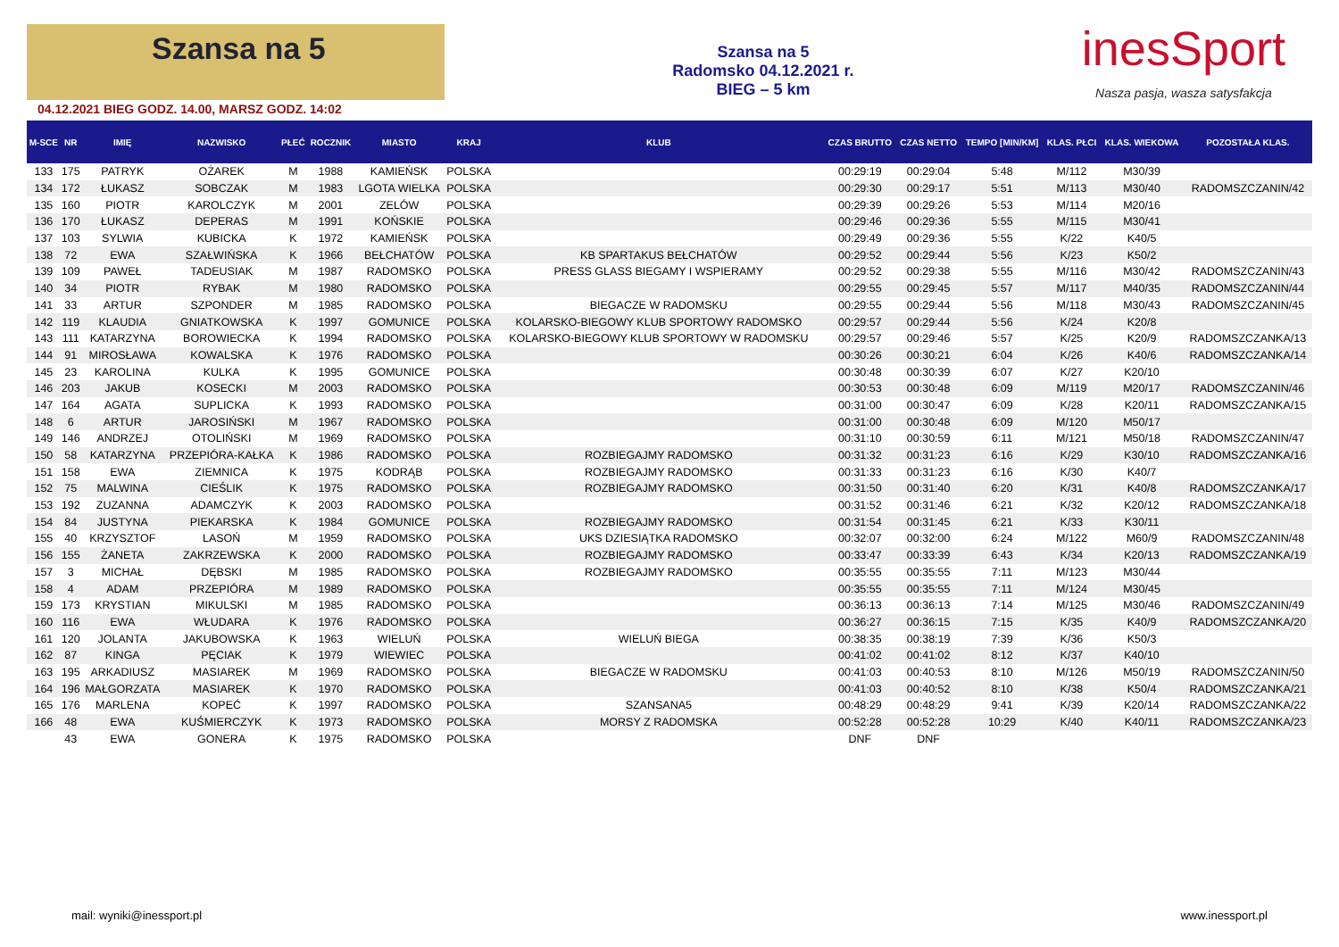Szansa na 5
04.12.2021 BIEG GODZ. 14.00, MARSZ GODZ. 14:02
Szansa na 5
Radomsko 04.12.2021 r.
BIEG – 5 km
inesSport
Nasza pasja, wasza satysfakcja
| M-SCE | NR | IMIĘ | NAZWISKO | PŁEĆ | ROCZNIK | MIASTO | KRAJ | KLUB | CZAS BRUTTO | CZAS NETTO | TEMPO [MIN/KM] | KLAS. PŁCI | KLAS. WIEKOWA | POZOSTAŁA KLAS. |
| --- | --- | --- | --- | --- | --- | --- | --- | --- | --- | --- | --- | --- | --- | --- |
| 133 | 175 | PATRYK | OŻAREK | M | 1988 | KAMIEŃSK | POLSKA | | 00:29:19 | 00:29:04 | 5:48 | M/112 | M30/39 | |
| 134 | 172 | ŁUKASZ | SOBCZAK | M | 1983 | LGOTA WIELKA | POLSKA | | 00:29:30 | 00:29:17 | 5:51 | M/113 | M30/40 | RADOMSZCZANIN/42 |
| 135 | 160 | PIOTR | KAROLCZYK | M | 2001 | ZELÓW | POLSKA | | 00:29:39 | 00:29:26 | 5:53 | M/114 | M20/16 | |
| 136 | 170 | ŁUKASZ | DEPERAS | M | 1991 | KOŃSKIE | POLSKA | | 00:29:46 | 00:29:36 | 5:55 | M/115 | M30/41 | |
| 137 | 103 | SYLWIA | KUBICKA | K | 1972 | KAMIEŃSK | POLSKA | | 00:29:49 | 00:29:36 | 5:55 | K/22 | K40/5 | |
| 138 | 72 | EWA | SZAŁWIŃSKA | K | 1966 | BEŁCHATÓW | POLSKA | KB SPARTAKUS BEŁCHATÓW | 00:29:52 | 00:29:44 | 5:56 | K/23 | K50/2 | |
| 139 | 109 | PAWEŁ | TADEUSIAK | M | 1987 | RADOMSKO | POLSKA | PRESS GLASS BIEGAMY I WSPIERAMY | 00:29:52 | 00:29:38 | 5:55 | M/116 | M30/42 | RADOMSZCZANIN/43 |
| 140 | 34 | PIOTR | RYBAK | M | 1980 | RADOMSKO | POLSKA | | 00:29:55 | 00:29:45 | 5:57 | M/117 | M40/35 | RADOMSZCZANIN/44 |
| 141 | 33 | ARTUR | SZPONDER | M | 1985 | RADOMSKO | POLSKA | BIEGACZE W RADOMSKU | 00:29:55 | 00:29:44 | 5:56 | M/118 | M30/43 | RADOMSZCZANIN/45 |
| 142 | 119 | KLAUDIA | GNIATKOWSKA | K | 1997 | GOMUNICE | POLSKA | KOLARSKO-BIEGOWY KLUB SPORTOWY RADOMSKO | 00:29:57 | 00:29:44 | 5:56 | K/24 | K20/8 | |
| 143 | 111 | KATARZYNA | BOROWIECKA | K | 1994 | RADOMSKO | POLSKA | KOLARSKO-BIEGOWY KLUB SPORTOWY W RADOMSKU | 00:29:57 | 00:29:46 | 5:57 | K/25 | K20/9 | RADOMSZCZANKA/13 |
| 144 | 91 | MIROSŁAWA | KOWALSKA | K | 1976 | RADOMSKO | POLSKA | | 00:30:26 | 00:30:21 | 6:04 | K/26 | K40/6 | RADOMSZCZANKA/14 |
| 145 | 23 | KAROLINA | KULKA | K | 1995 | GOMUNICE | POLSKA | | 00:30:48 | 00:30:39 | 6:07 | K/27 | K20/10 | |
| 146 | 203 | JAKUB | KOSECKI | M | 2003 | RADOMSKO | POLSKA | | 00:30:53 | 00:30:48 | 6:09 | M/119 | M20/17 | RADOMSZCZANIN/46 |
| 147 | 164 | AGATA | SUPLICKA | K | 1993 | RADOMSKO | POLSKA | | 00:31:00 | 00:30:47 | 6:09 | K/28 | K20/11 | RADOMSZCZANKA/15 |
| 148 | 6 | ARTUR | JAROSIŃSKI | M | 1967 | RADOMSKO | POLSKA | | 00:31:00 | 00:30:48 | 6:09 | M/120 | M50/17 | |
| 149 | 146 | ANDRZEJ | OTOLIŃSKI | M | 1969 | RADOMSKO | POLSKA | | 00:31:10 | 00:30:59 | 6:11 | M/121 | M50/18 | RADOMSZCZANIN/47 |
| 150 | 58 | KATARZYNA | PRZEPIÓRA-KAŁKA | K | 1986 | RADOMSKO | POLSKA | ROZBIEGAJMY RADOMSKO | 00:31:32 | 00:31:23 | 6:16 | K/29 | K30/10 | RADOMSZCZANKA/16 |
| 151 | 158 | EWA | ZIEMNICA | K | 1975 | KODRĄB | POLSKA | ROZBIEGAJMY RADOMSKO | 00:31:33 | 00:31:23 | 6:16 | K/30 | K40/7 | |
| 152 | 75 | MALWINA | CIEŚLIK | K | 1975 | RADOMSKO | POLSKA | ROZBIEGAJMY RADOMSKO | 00:31:50 | 00:31:40 | 6:20 | K/31 | K40/8 | RADOMSZCZANKA/17 |
| 153 | 192 | ZUZANNA | ADAMCZYK | K | 2003 | RADOMSKO | POLSKA | | 00:31:52 | 00:31:46 | 6:21 | K/32 | K20/12 | RADOMSZCZANKA/18 |
| 154 | 84 | JUSTYNA | PIEKARSKA | K | 1984 | GOMUNICE | POLSKA | ROZBIEGAJMY RADOMSKO | 00:31:54 | 00:31:45 | 6:21 | K/33 | K30/11 | |
| 155 | 40 | KRZYSZTOF | LASOŃ | M | 1959 | RADOMSKO | POLSKA | UKS DZIESIĄTKA RADOMSKO | 00:32:07 | 00:32:00 | 6:24 | M/122 | M60/9 | RADOMSZCZANIN/48 |
| 156 | 155 | ŻANETA | ZAKRZEWSKA | K | 2000 | RADOMSKO | POLSKA | ROZBIEGAJMY RADOMSKO | 00:33:47 | 00:33:39 | 6:43 | K/34 | K20/13 | RADOMSZCZANKA/19 |
| 157 | 3 | MICHAŁ | DĘBSKI | M | 1985 | RADOMSKO | POLSKA | ROZBIEGAJMY RADOMSKO | 00:35:55 | 00:35:55 | 7:11 | M/123 | M30/44 | |
| 158 | 4 | ADAM | PRZEPIÓRA | M | 1989 | RADOMSKO | POLSKA | | 00:35:55 | 00:35:55 | 7:11 | M/124 | M30/45 | |
| 159 | 173 | KRYSTIAN | MIKULSKI | M | 1985 | RADOMSKO | POLSKA | | 00:36:13 | 00:36:13 | 7:14 | M/125 | M30/46 | RADOMSZCZANIN/49 |
| 160 | 116 | EWA | WŁUDARA | K | 1976 | RADOMSKO | POLSKA | | 00:36:27 | 00:36:15 | 7:15 | K/35 | K40/9 | RADOMSZCZANKA/20 |
| 161 | 120 | JOLANTA | JAKUBOWSKA | K | 1963 | WIELUŃ | POLSKA | WIELUŃ BIEGA | 00:38:35 | 00:38:19 | 7:39 | K/36 | K50/3 | |
| 162 | 87 | KINGA | PĘCIAK | K | 1979 | WIEWIEC | POLSKA | | 00:41:02 | 00:41:02 | 8:12 | K/37 | K40/10 | |
| 163 | 195 | ARKADIUSZ | MASIAREK | M | 1969 | RADOMSKO | POLSKA | BIEGACZE W RADOMSKU | 00:41:03 | 00:40:53 | 8:10 | M/126 | M50/19 | RADOMSZCZANIN/50 |
| 164 | 196 | MAŁGORZATA | MASIAREK | K | 1970 | RADOMSKO | POLSKA | | 00:41:03 | 00:40:52 | 8:10 | K/38 | K50/4 | RADOMSZCZANKA/21 |
| 165 | 176 | MARLENA | KOPEĆ | K | 1997 | RADOMSKO | POLSKA | SZANSANA5 | 00:48:29 | 00:48:29 | 9:41 | K/39 | K20/14 | RADOMSZCZANKA/22 |
| 166 | 48 | EWA | KUŚMIERCZYK | K | 1973 | RADOMSKO | POLSKA | MORSY Z RADOMSKA | 00:52:28 | 00:52:28 | 10:29 | K/40 | K40/11 | RADOMSZCZANKA/23 |
| | 43 | EWA | GONERA | K | 1975 | RADOMSKO | POLSKA | | DNF | DNF | | | | |
mail: wyniki@inessport.pl www.inessport.pl